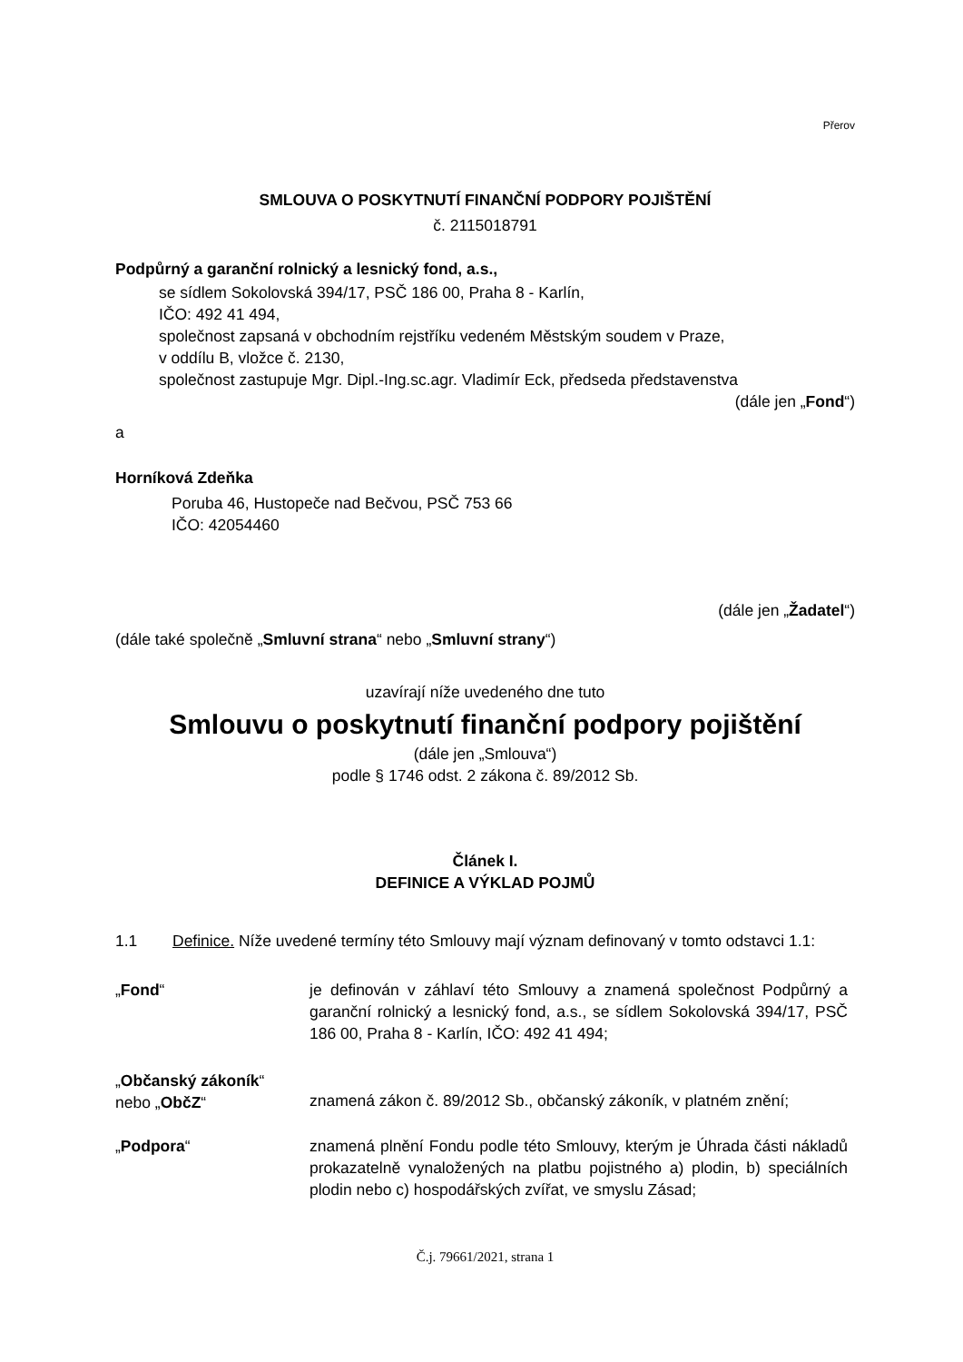Přerov
SMLOUVA O POSKYTNUTÍ FINANČNÍ PODPORY POJIŠTĚNÍ
č. 2115018791
Podpůrný a garanční rolnický a lesnický fond, a.s.,
se sídlem Sokolovská 394/17, PSČ 186 00, Praha 8 - Karlín,
IČO: 492 41 494,
společnost zapsaná v obchodním rejstříku vedeném Městským soudem v Praze,
v oddílu B, vložce č. 2130,
společnost zastupuje Mgr. Dipl.-Ing.sc.agr. Vladimír Eck, předseda představenstva
(dále jen „Fond“)
a
Horníková Zdeňka
Poruba 46, Hustopeče nad Bečvou, PSČ 753 66
IČO: 42054460
(dále jen „Žadatel“)
(dále také společně „Smluvní strana“ nebo „Smluvní strany“)
uzavírají níže uvedeného dne tuto
Smlouvu o poskytnutí finanční podpory pojištění
(dále jen „Smlouva“)
podle § 1746 odst. 2 zákona č. 89/2012 Sb.
Článek I.
DEFINICE A VÝKLAD POJMŮ
1.1 Definice. Níže uvedené termíny této Smlouvy mají význam definovaný v tomto odstavci 1.1:
„Fond“ je definován v záhlaví této Smlouvy a znamená společnost Podpůrný a garanční rolnický a lesnický fond, a.s., se sídlem Sokolovská 394/17, PSČ 186 00, Praha 8 - Karlín, IČO: 492 41 494;
„Občanský zákoník“
nebo „ObčZ“
znamená zákon č. 89/2012 Sb., občanský zákoník, v platném znění;
„Podpora“ znamená plnění Fondu podle této Smlouvy, kterým je Úhrada části nákladů prokazatelně vynaložených na platbu pojistného a) plodin, b) speciálních plodin nebo c) hospodářských zvířat, ve smyslu Zásad;
Č.j. 79661/2021, strana 1